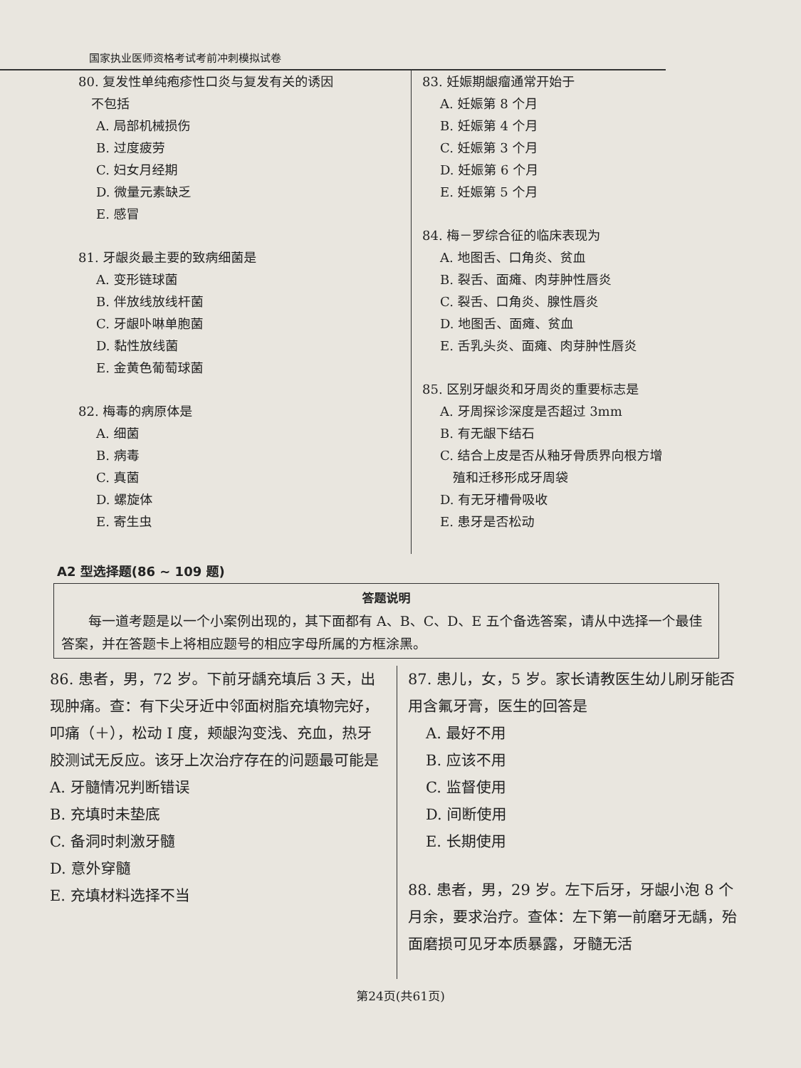国家执业医师资格考试考前冲刺模拟试卷
80. 复发性单纯疱疹性口炎与复发有关的诱因
　不包括
A. 局部机械损伤
B. 过度疲劳
C. 妇女月经期
D. 微量元素缺乏
E. 感冒
81. 牙龈炎最主要的致病细菌是
A. 变形链球菌
B. 伴放线放线杆菌
C. 牙龈卟啉单胞菌
D. 黏性放线菌
E. 金黄色葡萄球菌
82. 梅毒的病原体是
A. 细菌
B. 病毒
C. 真菌
D. 螺旋体
E. 寄生虫
83. 妊娠期龈瘤通常开始于
A. 妊娠第 8 个月
B. 妊娠第 4 个月
C. 妊娠第 3 个月
D. 妊娠第 6 个月
E. 妊娠第 5 个月
84. 梅－罗综合征的临床表现为
A. 地图舌、口角炎、贫血
B. 裂舌、面瘫、肉芽肿性唇炎
C. 裂舌、口角炎、腺性唇炎
D. 地图舌、面瘫、贫血
E. 舌乳头炎、面瘫、肉芽肿性唇炎
85. 区别牙龈炎和牙周炎的重要标志是
A. 牙周探诊深度是否超过 3mm
B. 有无龈下结石
C. 结合上皮是否从釉牙骨质界向根方增
　殖和迁移形成牙周袋
D. 有无牙槽骨吸收
E. 患牙是否松动
A2 型选择题(86 ~ 109 题)
答题说明
　　每一道考题是以一个小案例出现的，其下面都有 A、B、C、D、E 五个备选答案，请从中选择一个最佳答案，并在答题卡上将相应题号的相应字母所属的方框涂黑。
86. 患者，男，72 岁。下前牙龋充填后 3 天，出现肿痛。查：有下尖牙近中邻面树脂充填物完好，叩痛（＋），松动 I 度，颊龈沟变浅、充血，热牙胶测试无反应。该牙上次治疗存在的问题最可能是
A. 牙髓情况判断错误
B. 充填时未垫底
C. 备洞时刺激牙髓
D. 意外穿髓
E. 充填材料选择不当
87. 患儿，女，5 岁。家长请教医生幼儿刷牙能否用含氟牙膏，医生的回答是
A. 最好不用
B. 应该不用
C. 监督使用
D. 间断使用
E. 长期使用
88. 患者，男，29 岁。左下后牙，牙龈小泡 8 个月余，要求治疗。查体：左下第一前磨牙无龋，殆面磨损可见牙本质暴露，牙髓无活
第24页(共61页)